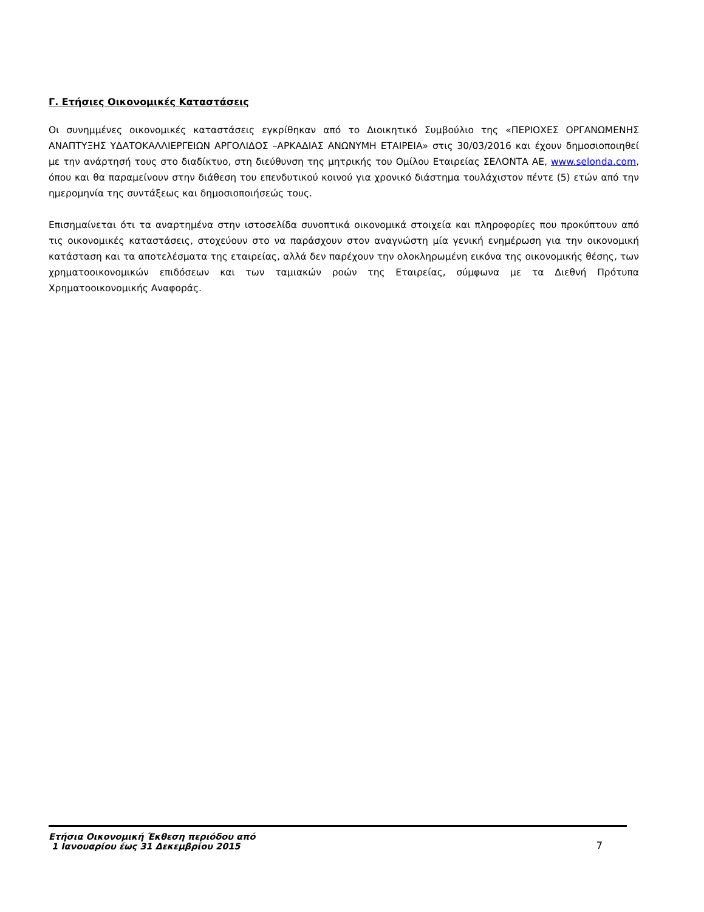Γ. Ετήσιες Οικονομικές Καταστάσεις
Οι συνημμένες οικονομικές καταστάσεις εγκρίθηκαν από το Διοικητικό Συμβούλιο της «ΠΕΡΙΟΧΕΣ ΟΡΓΑΝΩΜΕΝΗΣ ΑΝΑΠΤΥΞΗΣ ΥΔΑΤΟΚΑΛΛΙΕΡΓΕΙΩΝ ΑΡΓΟΛΙΔΟΣ –ΑΡΚΑΔΙΑΣ ΑΝΩΝΥΜΗ ΕΤΑΙΡΕΙΑ» στις 30/03/2016 και έχουν δημοσιοποιηθεί με την ανάρτησή τους στο διαδίκτυο, στη διεύθυνση της μητρικής του Ομίλου Εταιρείας ΣΕΛΟΝΤΑ ΑΕ, www.selonda.com, όπου και θα παραμείνουν στην διάθεση του επενδυτικού κοινού για χρονικό διάστημα τουλάχιστον πέντε (5) ετών από την ημερομηνία της συντάξεως και δημοσιοποιήσεώς τους.
Επισημαίνεται ότι τα αναρτημένα στην ιστοσελίδα συνοπτικά οικονομικά στοιχεία και πληροφορίες που προκύπτουν από τις οικονομικές καταστάσεις, στοχεύουν στο να παράσχουν στον αναγνώστη μία γενική ενημέρωση για την οικονομική κατάσταση και τα αποτελέσματα της εταιρείας, αλλά δεν παρέχουν την ολοκληρωμένη εικόνα της οικονομικής θέσης, των χρηματοοικονομικών επιδόσεων και των ταμιακών ροών της Εταιρείας, σύμφωνα με τα Διεθνή Πρότυπα Χρηματοοικονομικής Αναφοράς.
Ετήσια Οικονομική Έκθεση περιόδου από
1 Ιανουαρίου έως 31 Δεκεμβρίου 2015
7